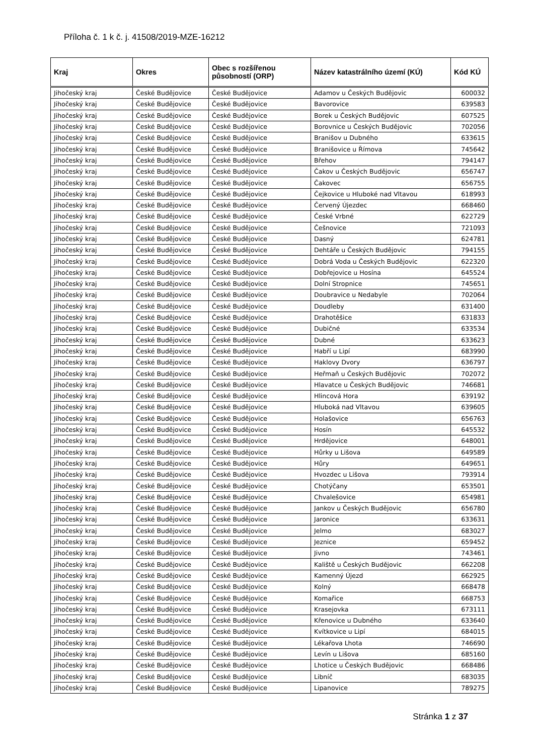Příloha č. 1 k č. j. 41508/2019-MZE-16212
| Kraj | Okres | Obec s rozšířenou působností (ORP) | Název katastrálního území (KÚ) | Kód KÚ |
| --- | --- | --- | --- | --- |
| Jihočeský kraj | České Budějovice | České Budějovice | Adamov u Českých Budějovic | 600032 |
| Jihočeský kraj | České Budějovice | České Budějovice | Bavorovice | 639583 |
| Jihočeský kraj | České Budějovice | České Budějovice | Borek u Českých Budějovic | 607525 |
| Jihočeský kraj | České Budějovice | České Budějovice | Borovnice u Českých Budějovic | 702056 |
| Jihočeský kraj | České Budějovice | České Budějovice | Branišov u Dubného | 633615 |
| Jihočeský kraj | České Budějovice | České Budějovice | Branišovice u Římova | 745642 |
| Jihočeský kraj | České Budějovice | České Budějovice | Břehov | 794147 |
| Jihočeský kraj | České Budějovice | České Budějovice | Čakov u Českých Budějovic | 656747 |
| Jihočeský kraj | České Budějovice | České Budějovice | Čakovec | 656755 |
| Jihočeský kraj | České Budějovice | České Budějovice | Čejkovice u Hluboké nad Vltavou | 618993 |
| Jihočeský kraj | České Budějovice | České Budějovice | Červený Újezdec | 668460 |
| Jihočeský kraj | České Budějovice | České Budějovice | České Vrbné | 622729 |
| Jihočeský kraj | České Budějovice | České Budějovice | Češnovice | 721093 |
| Jihočeský kraj | České Budějovice | České Budějovice | Dasný | 624781 |
| Jihočeský kraj | České Budějovice | České Budějovice | Dehtáře u Českých Budějovic | 794155 |
| Jihočeský kraj | České Budějovice | České Budějovice | Dobrá Voda u Českých Budějovic | 622320 |
| Jihočeský kraj | České Budějovice | České Budějovice | Dobřejovice u Hosína | 645524 |
| Jihočeský kraj | České Budějovice | České Budějovice | Dolní Stropnice | 745651 |
| Jihočeský kraj | České Budějovice | České Budějovice | Doubravice u Nedabyle | 702064 |
| Jihočeský kraj | České Budějovice | České Budějovice | Doudleby | 631400 |
| Jihočeský kraj | České Budějovice | České Budějovice | Drahotěšice | 631833 |
| Jihočeský kraj | České Budějovice | České Budějovice | Dubičné | 633534 |
| Jihočeský kraj | České Budějovice | České Budějovice | Dubné | 633623 |
| Jihočeský kraj | České Budějovice | České Budějovice | Habří u Lipí | 683990 |
| Jihočeský kraj | České Budějovice | České Budějovice | Haklovy Dvory | 636797 |
| Jihočeský kraj | České Budějovice | České Budějovice | Heřmaň u Českých Budějovic | 702072 |
| Jihočeský kraj | České Budějovice | České Budějovice | Hlavatce u Českých Budějovic | 746681 |
| Jihočeský kraj | České Budějovice | České Budějovice | Hlincová Hora | 639192 |
| Jihočeský kraj | České Budějovice | České Budějovice | Hluboká nad Vltavou | 639605 |
| Jihočeský kraj | České Budějovice | České Budějovice | Holašovice | 656763 |
| Jihočeský kraj | České Budějovice | České Budějovice | Hosín | 645532 |
| Jihočeský kraj | České Budějovice | České Budějovice | Hrdějovice | 648001 |
| Jihočeský kraj | České Budějovice | České Budějovice | Hůrky u Lišova | 649589 |
| Jihočeský kraj | České Budějovice | České Budějovice | Hůry | 649651 |
| Jihočeský kraj | České Budějovice | České Budějovice | Hvozdec u Lišova | 793914 |
| Jihočeský kraj | České Budějovice | České Budějovice | Chotýčany | 653501 |
| Jihočeský kraj | České Budějovice | České Budějovice | Chvalešovice | 654981 |
| Jihočeský kraj | České Budějovice | České Budějovice | Jankov u Českých Budějovic | 656780 |
| Jihočeský kraj | České Budějovice | České Budějovice | Jaronice | 633631 |
| Jihočeský kraj | České Budějovice | České Budějovice | Jelmo | 683027 |
| Jihočeský kraj | České Budějovice | České Budějovice | Jeznice | 659452 |
| Jihočeský kraj | České Budějovice | České Budějovice | Jivno | 743461 |
| Jihočeský kraj | České Budějovice | České Budějovice | Kaliště u Českých Budějovic | 662208 |
| Jihočeský kraj | České Budějovice | České Budějovice | Kamenný Újezd | 662925 |
| Jihočeský kraj | České Budějovice | České Budějovice | Kolný | 668478 |
| Jihočeský kraj | České Budějovice | České Budějovice | Komařice | 668753 |
| Jihočeský kraj | České Budějovice | České Budějovice | Krasejovka | 673111 |
| Jihočeský kraj | České Budějovice | České Budějovice | Křenovice u Dubného | 633640 |
| Jihočeský kraj | České Budějovice | České Budějovice | Kvítkovice u Lipí | 684015 |
| Jihočeský kraj | České Budějovice | České Budějovice | Lékařova Lhota | 746690 |
| Jihočeský kraj | České Budějovice | České Budějovice | Levín u Lišova | 685160 |
| Jihočeský kraj | České Budějovice | České Budějovice | Lhotice u Českých Budějovic | 668486 |
| Jihočeský kraj | České Budějovice | České Budějovice | Libníč | 683035 |
| Jihočeský kraj | České Budějovice | České Budějovice | Lipanovice | 789275 |
Stránka 1 z 37